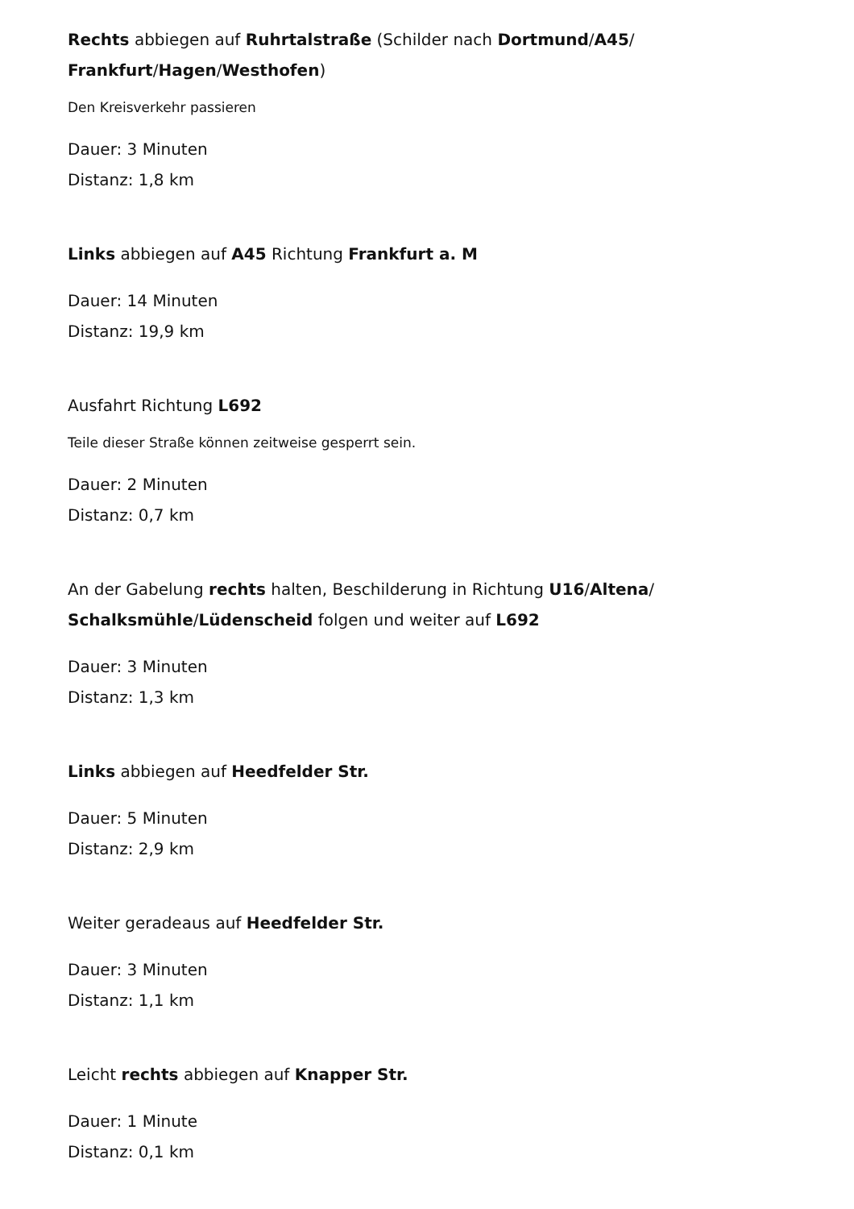Rechts abbiegen auf Ruhrtalstraße (Schilder nach Dortmund/A45/
Frankfurt/Hagen/Westhofen)
Den Kreisverkehr passieren
Dauer: 3 Minuten
Distanz: 1,8 km
Links abbiegen auf A45 Richtung Frankfurt a. M
Dauer: 14 Minuten
Distanz: 19,9 km
Ausfahrt Richtung L692
Teile dieser Straße können zeitweise gesperrt sein.
Dauer: 2 Minuten
Distanz: 0,7 km
An der Gabelung rechts halten, Beschilderung in Richtung U16/Altena/
Schalksmühle/Lüdenscheid folgen und weiter auf L692
Dauer: 3 Minuten
Distanz: 1,3 km
Links abbiegen auf Heedfelder Str.
Dauer: 5 Minuten
Distanz: 2,9 km
Weiter geradeaus auf Heedfelder Str.
Dauer: 3 Minuten
Distanz: 1,1 km
Leicht rechts abbiegen auf Knapper Str.
Dauer: 1 Minute
Distanz: 0,1 km